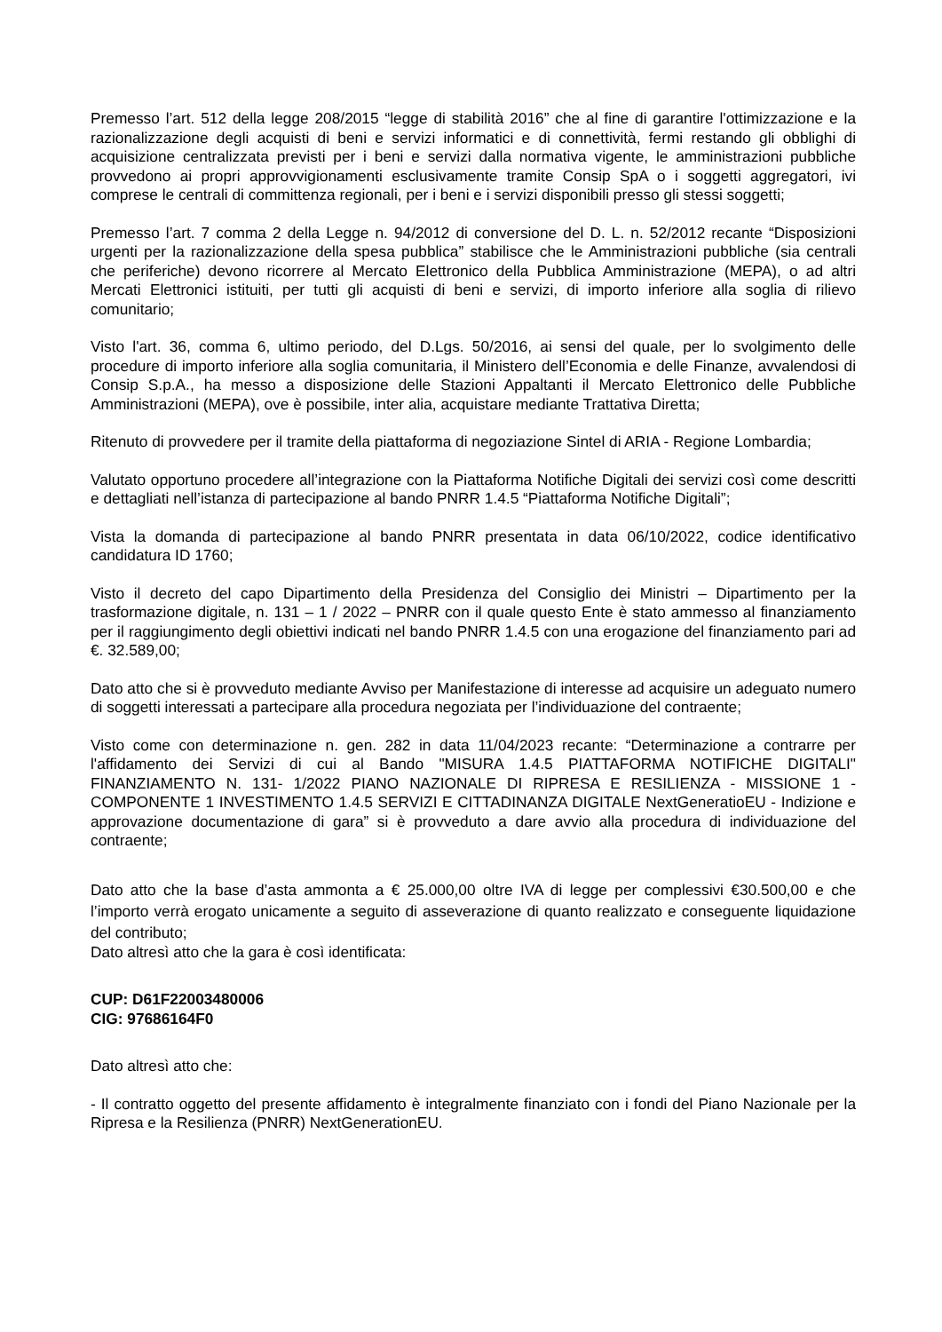Premesso l’art. 512 della legge 208/2015 “legge di stabilità 2016” che al fine di garantire l'ottimizzazione e la razionalizzazione degli acquisti di beni e servizi informatici e di connettività, fermi restando gli obblighi di acquisizione centralizzata previsti per i beni e servizi dalla normativa vigente, le amministrazioni pubbliche provvedono ai propri approvvigionamenti esclusivamente tramite Consip SpA o i soggetti aggregatori, ivi comprese le centrali di committenza regionali, per i beni e i servizi disponibili presso gli stessi soggetti;
Premesso l’art. 7 comma 2 della Legge n. 94/2012 di conversione del D. L. n. 52/2012 recante “Disposizioni urgenti per la razionalizzazione della spesa pubblica” stabilisce che le Amministrazioni pubbliche (sia centrali che periferiche) devono ricorrere al Mercato Elettronico della Pubblica Amministrazione (MEPA), o ad altri Mercati Elettronici istituiti, per tutti gli acquisti di beni e servizi, di importo inferiore alla soglia di rilievo comunitario;
Visto l'art. 36, comma 6, ultimo periodo, del D.Lgs. 50/2016, ai sensi del quale, per lo svolgimento delle procedure di importo inferiore alla soglia comunitaria, il Ministero dell’Economia e delle Finanze, avvalendosi di Consip S.p.A., ha messo a disposizione delle Stazioni Appaltanti il Mercato Elettronico delle Pubbliche Amministrazioni (MEPA), ove è possibile, inter alia, acquistare mediante Trattativa Diretta;
Ritenuto di provvedere per il tramite della piattaforma di negoziazione Sintel di ARIA - Regione Lombardia;
Valutato opportuno procedere all’integrazione con la Piattaforma Notifiche Digitali dei servizi così come descritti e dettagliati nell’istanza di partecipazione al bando PNRR 1.4.5 “Piattaforma Notifiche Digitali”;
Vista la domanda di partecipazione al bando PNRR presentata in data 06/10/2022, codice identificativo candidatura ID 1760;
Visto il decreto del capo Dipartimento della Presidenza del Consiglio dei Ministri – Dipartimento per la trasformazione digitale, n. 131 – 1 / 2022 – PNRR con il quale questo Ente è stato ammesso al finanziamento per il raggiungimento degli obiettivi indicati nel bando PNRR 1.4.5 con una erogazione del finanziamento pari ad €. 32.589,00;
Dato atto che si è provveduto mediante Avviso per Manifestazione di interesse ad acquisire un adeguato numero di soggetti interessati a partecipare alla procedura negoziata per l’individuazione del contraente;
Visto come con determinazione n. gen. 282 in data 11/04/2023 recante: “Determinazione a contrarre per l'affidamento dei Servizi di cui al Bando "MISURA 1.4.5 PIATTAFORMA NOTIFICHE DIGITALI" FINANZIAMENTO N. 131- 1/2022 PIANO NAZIONALE DI RIPRESA E RESILIENZA - MISSIONE 1 - COMPONENTE 1 INVESTIMENTO 1.4.5 SERVIZI E CITTADINANZA DIGITALE NextGeneratioEU - Indizione e approvazione documentazione di gara” si è provveduto a dare avvio alla procedura di individuazione del contraente;
Dato atto che la base d’asta ammonta a € 25.000,00 oltre IVA di legge per complessivi €30.500,00 e che l’importo verrà erogato unicamente a seguito di asseverazione di quanto realizzato e conseguente liquidazione del contributo;
Dato altresì atto che la gara è così identificata:
CUP: D61F22003480006
CIG: 97686164F0
Dato altresì atto che:
- Il contratto oggetto del presente affidamento è integralmente finanziato con i fondi del Piano Nazionale per la Ripresa e la Resilienza (PNRR) NextGenerationEU.